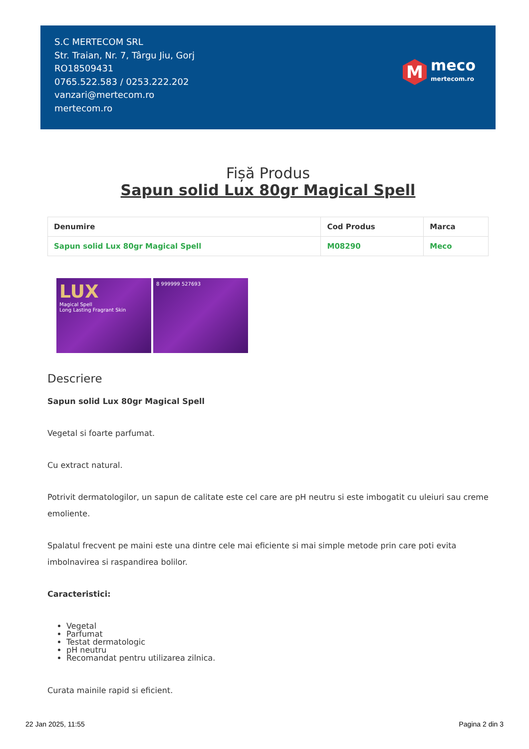S.C MERTECOM SRL
Str. Traian, Nr. 7, Târgu Jiu, Gorj
RO18509431
0765.522.583 / 0253.222.202
vanzari@mertecom.ro
mertecom.ro
M
meco
mertecom.ro
Fișă Produs
Sapun solid Lux 80gr Magical Spell
| Denumire | Cod Produs | Marca |
| --- | --- | --- |
| Sapun solid Lux 80gr Magical Spell | M08290 | Meco |
LUX
Magical Spell
Long Lasting Fragrant Skin
8 999999 527693
Descriere
Sapun solid Lux 80gr Magical Spell
Vegetal si foarte parfumat.
Cu extract natural.
Potrivit dermatologilor, un sapun de calitate este cel care are pH neutru si este imbogatit cu uleiuri sau creme emoliente.
Spalatul frecvent pe maini este una dintre cele mai eficiente si mai simple metode prin care poti evita imbolnavirea si raspandirea bolilor.
Caracteristici:
Vegetal
Parfumat
Testat dermatologic
pH neutru
Recomandat pentru utilizarea zilnica.
Curata mainile rapid si eficient.
22 Jan 2025, 11:55 Pagina 2 din 3